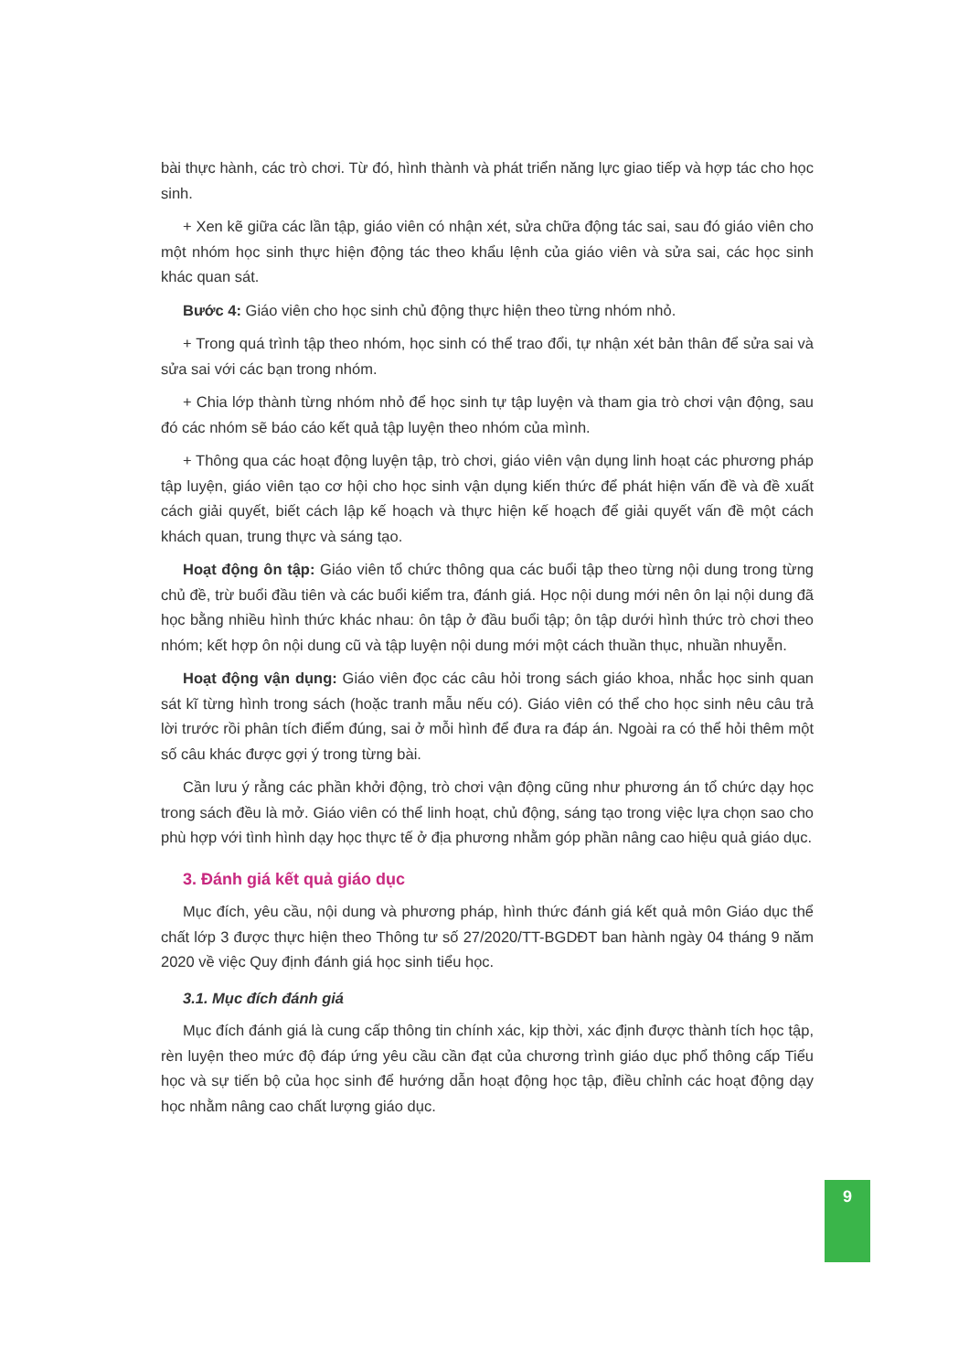bài thực hành, các trò chơi. Từ đó, hình thành và phát triển năng lực giao tiếp và hợp tác cho học sinh.
+ Xen kẽ giữa các lần tập, giáo viên có nhận xét, sửa chữa động tác sai, sau đó giáo viên cho một nhóm học sinh thực hiện động tác theo khẩu lệnh của giáo viên và sửa sai, các học sinh khác quan sát.
Bước 4: Giáo viên cho học sinh chủ động thực hiện theo từng nhóm nhỏ.
+ Trong quá trình tập theo nhóm, học sinh có thể trao đổi, tự nhận xét bản thân để sửa sai và sửa sai với các bạn trong nhóm.
+ Chia lớp thành từng nhóm nhỏ để học sinh tự tập luyện và tham gia trò chơi vận động, sau đó các nhóm sẽ báo cáo kết quả tập luyện theo nhóm của mình.
+ Thông qua các hoạt động luyện tập, trò chơi, giáo viên vận dụng linh hoạt các phương pháp tập luyện, giáo viên tạo cơ hội cho học sinh vận dụng kiến thức để phát hiện vấn đề và đề xuất cách giải quyết, biết cách lập kế hoạch và thực hiện kế hoạch để giải quyết vấn đề một cách khách quan, trung thực và sáng tạo.
Hoạt động ôn tập: Giáo viên tổ chức thông qua các buổi tập theo từng nội dung trong từng chủ đề, trừ buổi đầu tiên và các buổi kiểm tra, đánh giá. Học nội dung mới nên ôn lại nội dung đã học bằng nhiều hình thức khác nhau: ôn tập ở đầu buổi tập; ôn tập dưới hình thức trò chơi theo nhóm; kết hợp ôn nội dung cũ và tập luyện nội dung mới một cách thuần thục, nhuần nhuyễn.
Hoạt động vận dụng: Giáo viên đọc các câu hỏi trong sách giáo khoa, nhắc học sinh quan sát kĩ từng hình trong sách (hoặc tranh mẫu nếu có). Giáo viên có thể cho học sinh nêu câu trả lời trước rồi phân tích điểm đúng, sai ở mỗi hình để đưa ra đáp án. Ngoài ra có thể hỏi thêm một số câu khác được gợi ý trong từng bài.
Cần lưu ý rằng các phần khởi động, trò chơi vận động cũng như phương án tổ chức dạy học trong sách đều là mở. Giáo viên có thể linh hoạt, chủ động, sáng tạo trong việc lựa chọn sao cho phù hợp với tình hình dạy học thực tế ở địa phương nhằm góp phần nâng cao hiệu quả giáo dục.
3. Đánh giá kết quả giáo dục
Mục đích, yêu cầu, nội dung và phương pháp, hình thức đánh giá kết quả môn Giáo dục thể chất lớp 3 được thực hiện theo Thông tư số 27/2020/TT-BGDĐT ban hành ngày 04 tháng 9 năm 2020 về việc Quy định đánh giá học sinh tiểu học.
3.1. Mục đích đánh giá
Mục đích đánh giá là cung cấp thông tin chính xác, kịp thời, xác định được thành tích học tập, rèn luyện theo mức độ đáp ứng yêu cầu cần đạt của chương trình giáo dục phổ thông cấp Tiểu học và sự tiến bộ của học sinh để hướng dẫn hoạt động học tập, điều chỉnh các hoạt động dạy học nhằm nâng cao chất lượng giáo dục.
9